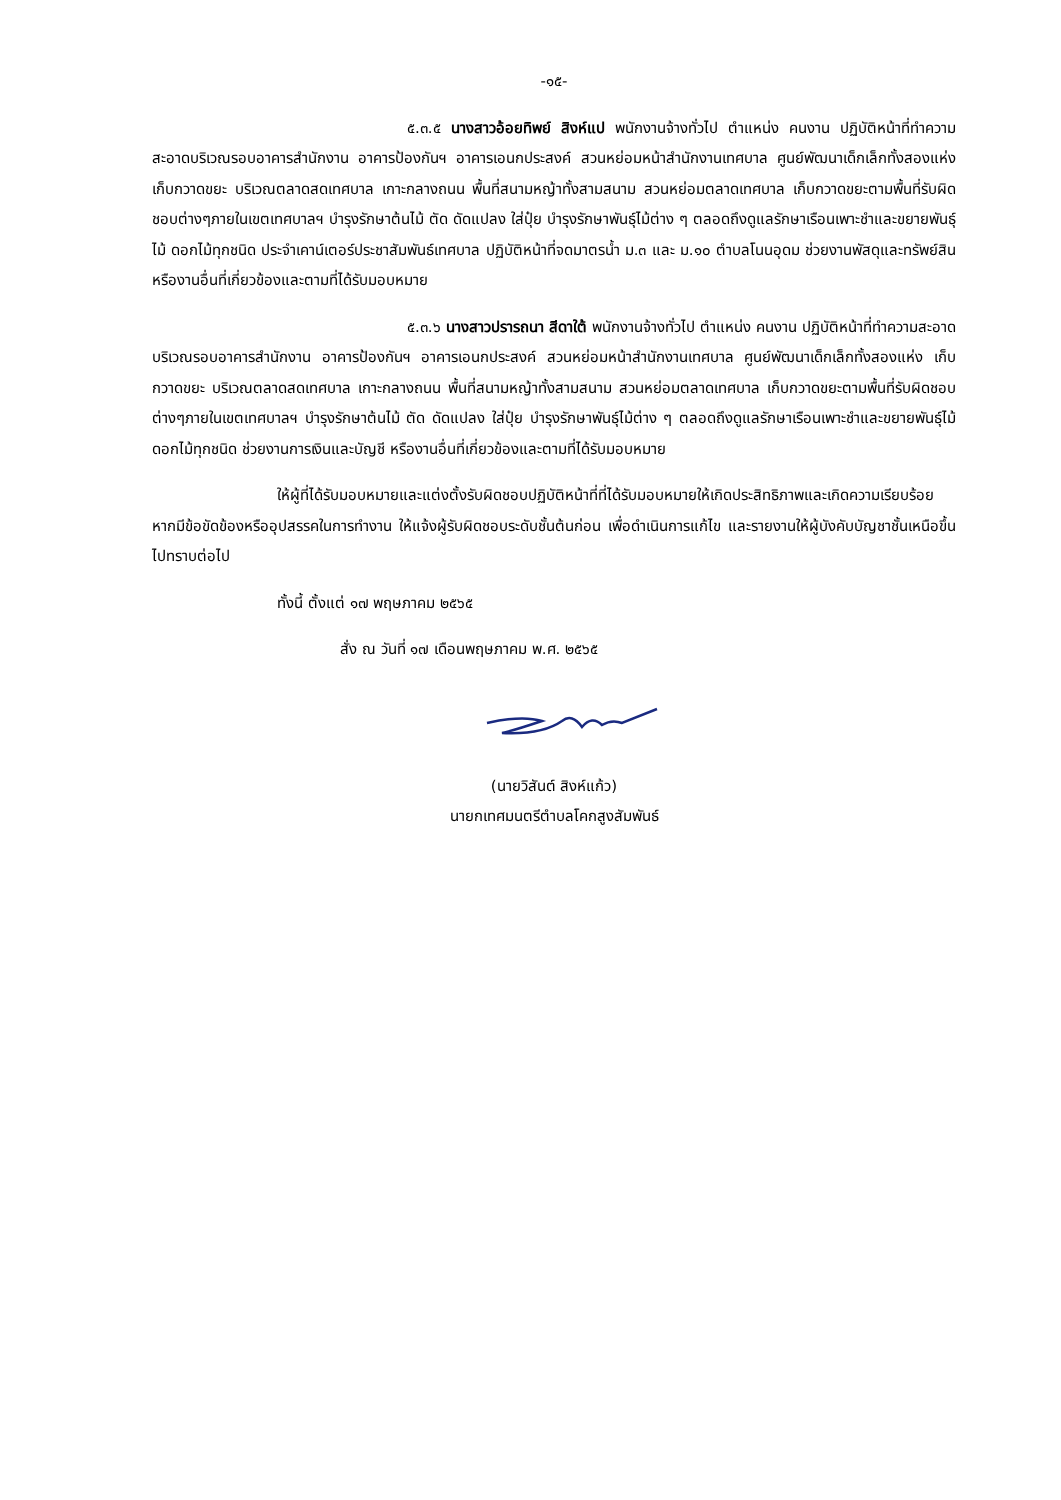-๑๕-
๕.๓.๕ นางสาวอ้อยทิพย์ สิงห์แป พนักงานจ้างทั่วไป ตำแหน่ง คนงาน ปฏิบัติหน้าที่ทำความสะอาดบริเวณรอบอาคารสำนักงาน อาคารป้องกันฯ อาคารเอนกประสงค์ สวนหย่อมหน้าสำนักงานเทศบาล ศูนย์พัฒนาเด็กเล็กทั้งสองแห่ง เก็บกวาดขยะ บริเวณตลาดสดเทศบาล เกาะกลางถนน พื้นที่สนามหญ้าทั้งสามสนาม สวนหย่อมตลาดเทศบาล เก็บกวาดขยะตามพื้นที่รับผิดชอบต่างๆภายในเขตเทศบาลฯ บำรุงรักษาต้นไม้ ตัด ดัดแปลง ใส่ปุ๋ย บำรุงรักษาพันธุ์ไม้ต่าง ๆ ตลอดถึงดูแลรักษาเรือนเพาะชำและขยายพันธุ์ไม้ ดอกไม้ทุกชนิด ประจำเคาน์เตอร์ประชาสัมพันธ์เทศบาล ปฏิบัติหน้าที่จดมาตรน้ำ ม.๓ และ ม.๑๐ ตำบลโนนอุดม ช่วยงานพัสดุและทรัพย์สิน หรืองานอื่นที่เกี่ยวข้องและตามที่ได้รับมอบหมาย
๕.๓.๖ นางสาวปรารถนา สีดาใต้ พนักงานจ้างทั่วไป ตำแหน่ง คนงาน ปฏิบัติหน้าที่ทำความสะอาดบริเวณรอบอาคารสำนักงาน อาคารป้องกันฯ อาคารเอนกประสงค์ สวนหย่อมหน้าสำนักงานเทศบาล ศูนย์พัฒนาเด็กเล็กทั้งสองแห่ง เก็บกวาดขยะ บริเวณตลาดสดเทศบาล เกาะกลางถนน พื้นที่สนามหญ้าทั้งสามสนาม สวนหย่อมตลาดเทศบาล เก็บกวาดขยะตามพื้นที่รับผิดชอบต่างๆภายในเขตเทศบาลฯ บำรุงรักษาต้นไม้ ตัด ดัดแปลง ใส่ปุ๋ย บำรุงรักษาพันธุ์ไม้ต่าง ๆ ตลอดถึงดูแลรักษาเรือนเพาะชำและขยายพันธุ์ไม้ ดอกไม้ทุกชนิด ช่วยงานการเงินและบัญชี หรืองานอื่นที่เกี่ยวข้องและตามที่ได้รับมอบหมาย
ให้ผู้ที่ได้รับมอบหมายและแต่งตั้งรับผิดชอบปฏิบัติหน้าที่ที่ได้รับมอบหมายให้เกิดประสิทธิภาพและเกิดความเรียบร้อย หากมีข้อขัดข้องหรืออุปสรรคในการทำงาน ให้แจ้งผู้รับผิดชอบระดับชั้นต้นก่อน เพื่อดำเนินการแก้ไข และรายงานให้ผู้บังคับบัญชาชั้นเหนือขึ้นไปทราบต่อไป
ทั้งนี้ ตั้งแต่ ๑๗ พฤษภาคม ๒๕๖๕
สั่ง ณ วันที่ ๑๗ เดือนพฤษภาคม พ.ศ. ๒๕๖๕
(นายวิสันต์ สิงห์แก้ว)
นายกเทศมนตรีตำบลโคกสูงสัมพันธ์